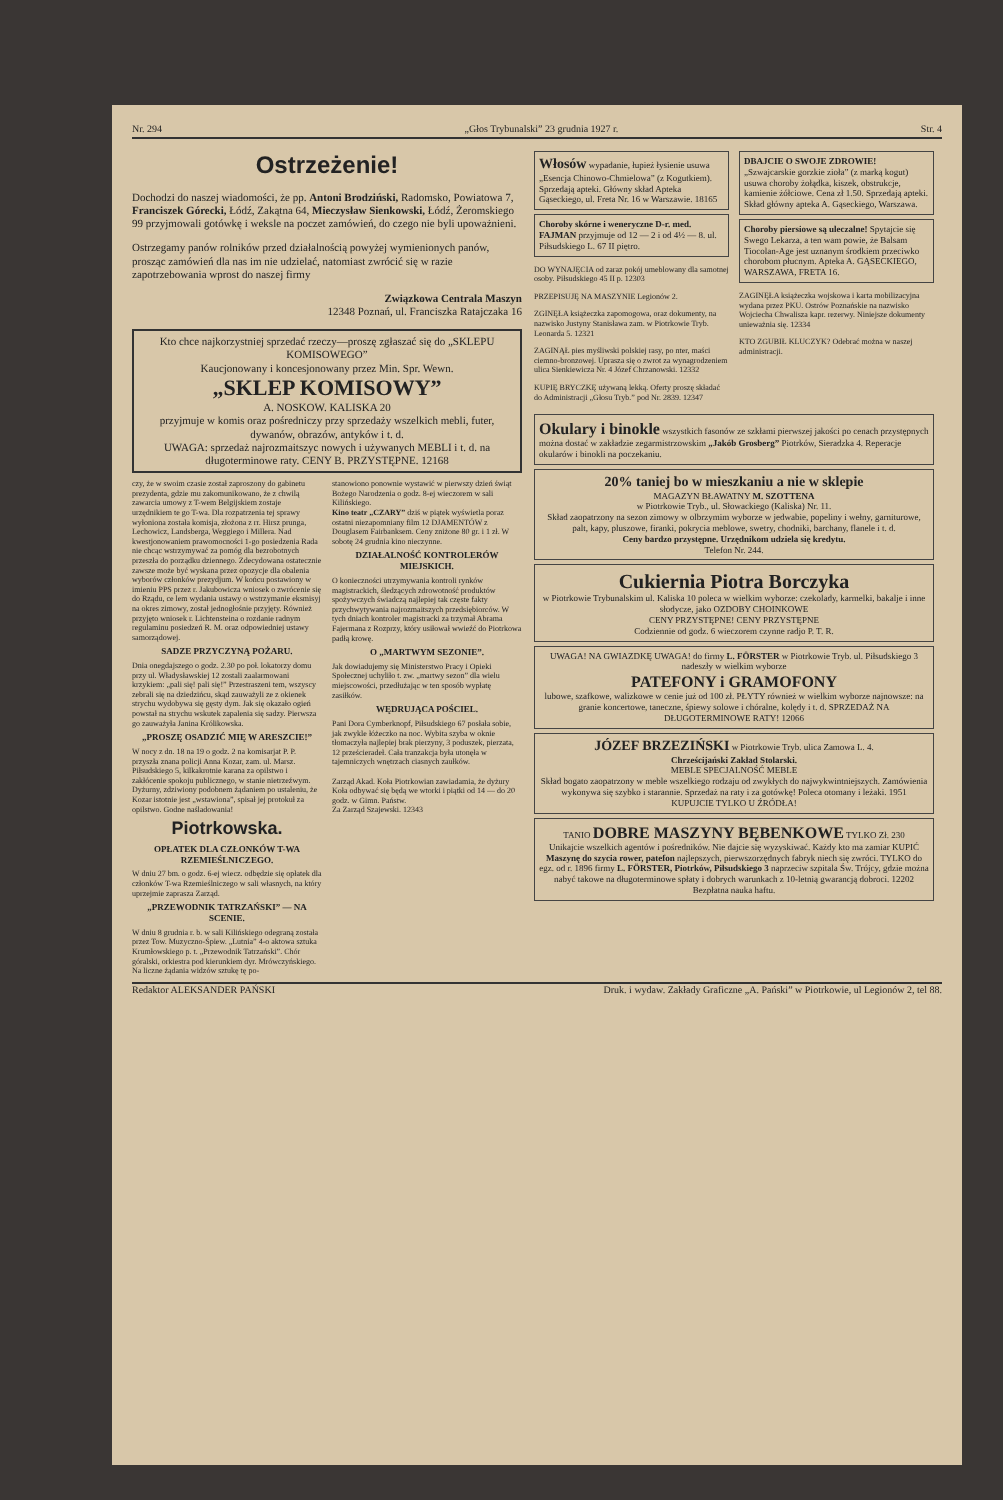Nr. 294 „Głos Trybunalski” 23 grudnia 1927 r. Str. 4
Ostrzeżenie!
Dochodzi do naszej wiadomości, że pp. Antoni Brodziński, Radomsko, Powiatowa 7, Franciszek Górecki, Łódź, Zakątna 64, Mieczysław Sienkowski, Łódź, Żeromskiego 99 przyjmowali gotówkę i weksle na poczet zamówień, do czego nie byli upoważnieni.
Ostrzegamy panów rolników przed działalnością powyżej wymienionych panów, prosząc zamówień dla nas im nie udzielać, natomiast zwrócić się w razie zapotrzebowania wprost do naszej firmy
Związkowa Centrala Maszyn
12348 Poznań, ul. Franciszka Ratajczaka 16
Kto chce najkorzystniej sprzedać rzeczy—proszę zgłaszać się do „SKLEPU KOMISOWEGO”
Kaucjonowany i koncesjonowany przez Min. Spr. Wewn.
„SKLEP KOMISOWY”
A. NOSKOW. KALISKA 20
przyjmuje w komis oraz pośredniczy przy sprzedaży wszelkich mebli, futer, dywanów, obrazów, antyków i t. d.
UWAGA: sprzedaż najrozmaitszyc nowych i używanych MEBLI i t. d. na długoterminowe raty. CENY B. PRZYSTĘPNE. 12168
czy, że w swoim czasie został zaproszony do gabinetu prezydenta, gdzie mu zakomunikowano, że z chwilą zawarcia umowy z T-wem Belgijskiem zostaje urzędnikiem te go T-wa. Dla rozpatrzenia tej sprawy wyłoniona została komisja, złożona z rr. Hirsz prunga, Lechowicz, Landsberga, Weggiego i Millera. Nad kwestjonowaniem prawomocności 1-go posiedzenia Rada nie chcąc wstrzymywać za pomóg dla bezrobotnych przeszła do porządku dziennego. Zdecydowana ostatecznie zawsze może być wyskana przez opozycje dla obalenia wyborów członków prezydjum. W końcu postawiony w imieniu PPS przez r. Jakubowicza wniosek o zwrócenie się do Rządu, ce lem wydania ustawy o wstrzymanie eksmisyj na okres zimowy, został jednogłośnie przyjęty. Również przyjęto wniosek r. Lichtensteina o rozdanie radnym regulaminu posiedzeń R. M. oraz odpowiedniej ustawy samorządowej.
SADZE PRZYCZYNĄ POŻARU.
Dnia onegdajszego o godz. 2.30 po poł. lokatorzy domu przy ul. Władysławskiej 12 zostali zaalarmowani krzykiem: „pali się! pali się!” Przestraszeni tem, wszyscy zebrali się na dziedzińcu, skąd zauważyli ze z okienek strychu wydobywa się gęsty dym. Jak się okazało ogień powstał na strychu wskutek zapalenia się sadzy. Pierwsza go zauważyła Janina Królikowska.
„PROSZĘ OSADZIĆ MIĘ W ARESZCIE!”
W nocy z dn. 18 na 19 o godz. 2 na komisarjat P. P. przyszła znana policji Anna Kozar, zam. ul. Marsz. Piłsudskiego 5, kilkakrotnie karana za opilstwo i zakłócenie spokoju publicznego, w stanie nietrzeźwym. Dyżurny, zdziwiony podobnem żądaniem po ustaleniu, że Kozar istotnie jest „wstawiona”, spisał jej protokuł za opilstwo. Godne naśladowania!
Piotrkowska.
OPŁATEK DLA CZŁONKÓW T-WA RZEMIEŚLNICZEGO.
W dniu 27 bm. o godz. 6-ej wiecz. odbędzie się opłatek dla członków T-wa Rzemieślniczego w sali własnych, na który uprzejmie zaprasza Zarząd.
„PRZEWODNIK TATRZAŃSKI” — NA SCENIE.
W dniu 8 grudnia r. b. w sali Kilińskiego odegraną została przez Tow. Muzyczno-Śpiew. „Lutnia” 4-o aktowa sztuka Krumłowskiego p. t. „Przewodnik Tatrzański”. Chór góralski, orkiestra pod kierunkiem dyr. Mrówczyńskiego. Na liczne żądania widzów sztukę tę po-
stanowiono ponownie wystawić w pierwszy dzień świąt Bożego Narodzenia o godz. 8-ej wieczorem w sali Kilińskiego.
Kino teatr „CZARY” dziś w piątek wyświetla poraz ostatni niezapomniany film 12 DJAMENTÓW z Douglasem Fairbanksem. Ceny zniżone 80 gr. i 1 zł. W sobotę 24 grudnia kino nieczynne.
DZIAŁALNOŚĆ KONTROLERÓW MIEJSKICH.
O konieczności utrzymywania kontroli rynków magistrackich, śledzących zdrowotność produktów spożywczych świadczą najlepiej tak częste fakty przychwytywania najrozmaitszych przedsiębiorców. W tych dniach kontroler magistracki za trzymał Abrama Fajermana z Rozprzy, który usiłował wwieźć do Piotrkowa padłą krowę.
O „MARTWYM SEZONIE”.
Jak dowiadujemy się Ministerstwo Pracy i Opieki Społecznej uchyliło t. zw. „martwy sezon” dla wielu miejscowości, przedłużając w ten sposób wypłatę zasiłków.
WĘDRUJĄCA POŚCIEL.
Pani Dora Cymberknopf, Piłsudskiego 67 posłała sobie, jak zwykle łóżeczko na noc. Wybita szyba w oknie tłomaczyła najlepiej brak pierzyny, 3 poduszek, pierzata, 12 prześcieradeł. Cała tranzakcja była utonęła w tajemniczych wnętrzach ciasnych zaułków.
Zarząd Akad. Koła Piotrkowian zawiadamia, że dyżury Koła odbywać się będą we wtorki i piątki od 14 — do 20 godz. w Gimn. Państw.
Za Zarząd Szajewski. 12343
Włosów wypadanie, łupież łysienie usuwa „Esencja Chinowo-Chmielowa” (z Kogutkiem). Sprzedają apteki. Główny skład Apteka Gąseckiego, ul. Freta Nr. 16 w Warszawie. 18165
Choroby skórne i weneryczne D-r. med. FAJMAN przyjmuje od 12 — 2 i od 4½ — 8. ul. Piłsudskiego L. 67 II piętro.
DO WYNAJĘCIA od zaraz pokój umeblowany dla samotnej osoby. Piłsudskiego 45 II p. 12303
PRZEPISUJĘ NA MASZYNIE Legionów 2.
ZGINĘŁA książeczka zapomogowa, oraz dokumenty, na nazwisko Justyny Stanisława zam. w Piotrkowie Tryb. Leonarda 5. 12321
ZAGINĄŁ pies myśliwski polskiej rasy, po nter, maści ciemno-bronzowej. Uprasza się o zwrot za wynagrodzeniem ulica Sienkiewicza Nr. 4 Józef Chrzanowski. 12332
KUPIĘ BRYCZKĘ używaną lekką. Oferty proszę składać do Administracji „Głosu Tryb.” pod Nr. 2839. 12347
DBAJCIE O SWOJE ZDROWIE! „Szwajcarskie gorzkie zioła” (z marką kogut) usuwa choroby żołądka, kiszek, obstrukcje, kamienie żółciowe. Cena zł 1.50. Sprzedają apteki. Skład główny apteka A. Gąseckiego, Warszawa.
Choroby piersiowe są uleczalne! Spytajcie się Swego Lekarza, a ten wam powie, że Balsam Tiocolan-Age jest uznanym środkiem przeciwko chorobom płucnym. Apteka A. GĄSECKIEGO, WARSZAWA, FRETA 16.
ZAGINĘŁA książeczka wojskowa i karta mobilizacyjna wydana przez PKU. Ostrów Poznańskie na nazwisko Wojciecha Chwalisza kapr. rezerwy. Niniejsze dokumenty unieważnia się. 12334
KTO ZGUBIŁ KLUCZYK? Odebrać można w naszej administracji.
Okulary i binokle wszystkich fasonów ze szkłami pierwszej jakości po cenach przystępnych można dostać w zakładzie zegarmistrzowskim „Jakób Grosberg” Piotrków, Sieradzka 4. Reperacje okularów i binokli na poczekaniu.
20% taniej bo w mieszkaniu a nie w sklepie
MAGAZYN BŁAWATNY M. SZOTTENA
w Piotrkowie Tryb., ul. Słowackiego (Kaliska) Nr. 11.
Skład zaopatrzony na sezon zimowy w olbrzymim wyborze w jedwabie, popeliny i wełny, garniturowe, palt, kapy, pluszowe, firanki, pokrycia meblowe, swetry, chodniki, barchany, flanele i t. d.
Ceny bardzo przystępne. Urzędnikom udziela się kredytu.
Telefon Nr. 244.
Cukiernia Piotra Borczyka
w Piotrkowie Trybunalskim ul. Kaliska 10 poleca w wielkim wyborze: czekolady, karmelki, bakalje i inne słodycze, jako OZDOBY CHOINKOWE
CENY PRZYSTĘPNE! CENY PRZYSTĘPNE
Codziennie od godz. 6 wieczorem czynne radjo P. T. R.
UWAGA! NA GWIAZDKĘ UWAGA! do firmy L. FÖRSTER w Piotrkowie Tryb. ul. Piłsudskiego 3 nadeszły w wielkim wyborze
PATEFONY i GRAMOFONY
lubowe, szafkowe, walizkowe w cenie już od 100 zł. PŁYTY również w wielkim wyborze najnowsze: na granie koncertowe, taneczne, śpiewy solowe i chóralne, kolędy i t. d. SPRZEDAŻ NA DŁUGOTERMINOWE RATY! 12066
JÓZEF BRZEZIŃSKI w Piotrkowie Tryb. ulica Zamowa L. 4.
Chrześcijański Zakład Stolarski.
MEBLE SPECJALNOŚĆ MEBLE
Skład bogato zaopatrzony w meble wszelkiego rodzaju od zwykłych do najwykwintniejszych. Zamówienia wykonywa się szybko i starannie. Sprzedaż na raty i za gotówkę! Poleca otomany i leżaki. 1951
KUPUJCIE TYLKO U ŹRÓDŁA!
TANIO DOBRE MASZYNY BĘBENKOWE TYLKO Zł. 230
Unikajcie wszelkich agentów i pośredników. Nie dajcie się wyzyskiwać. Każdy kto ma zamiar KUPIĆ Maszynę do szycia rower, patefon najlepszych, pierwszorzędnych fabryk niech się zwróci. TYLKO do egz. od r. 1896 firmy L. FÖRSTER, Piotrków, Piłsudskiego 3 naprzeciw szpitala Św. Trójcy, gdzie można nabyć takowe na długoterminowe spłaty i dobrych warunkach z 10-letnią gwarancją dobroci. 12202 Bezpłatna nauka haftu.
Redaktor ALEKSANDER PAŃSKI Druk. i wydaw. Zakłady Graficzne „A. Pański” w Piotrkowie, ul Legionów 2, tel 88.